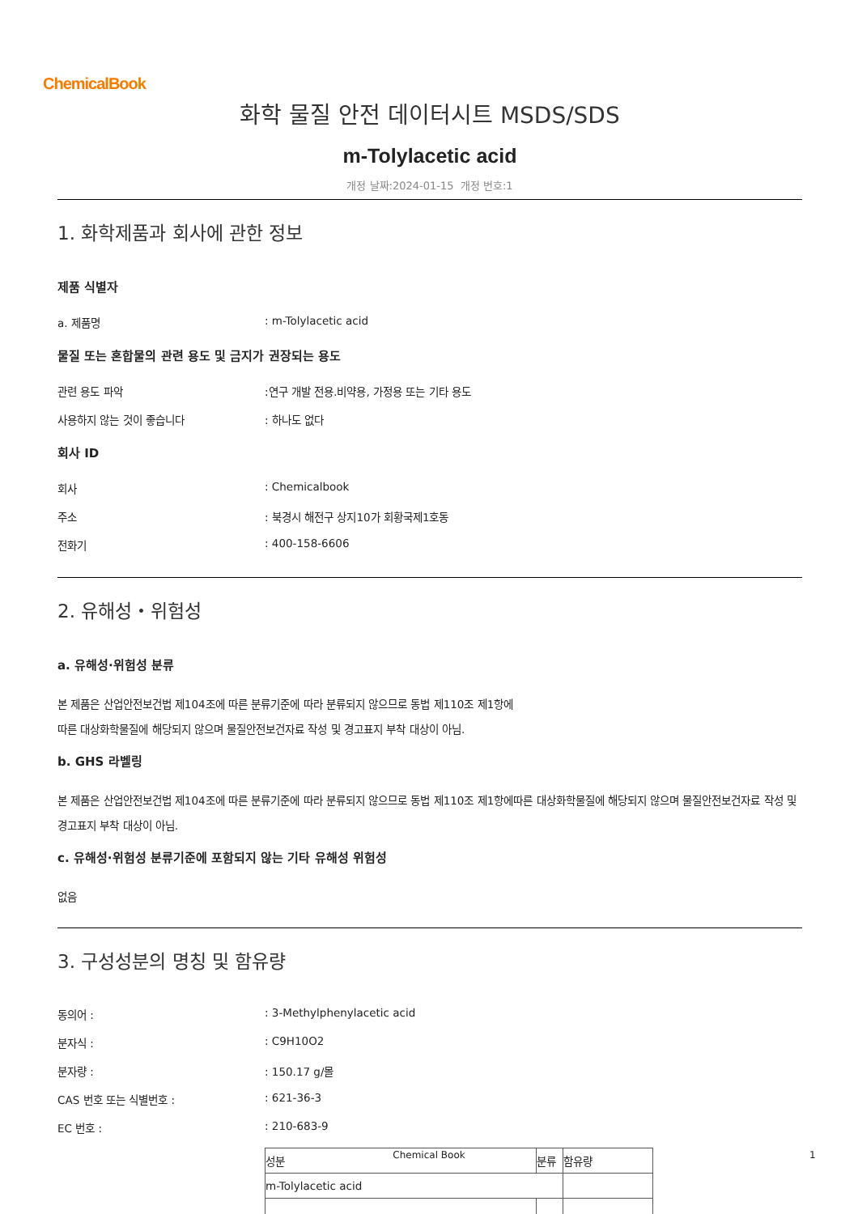ChemicalBook
화학 물질 안전 데이터시트 MSDS/SDS
m-Tolylacetic acid
개정 날짜:2024-01-15 개정 번호:1
1. 화학제품과 회사에 관한 정보
제품 식별자
a. 제품명 : m-Tolylacetic acid
물질 또는 혼합물의 관련 용도 및 금지가 권장되는 용도
관련 용도 파악 :연구 개발 전용.비약용, 가정용 또는 기타 용도
사용하지 않는 것이 좋습니다 : 하나도 없다
회사 ID
회사 : Chemicalbook
주소 : 북경시 해전구 상지10가 회황국제1호동
전화기 : 400-158-6606
2. 유해성・위험성
a. 유해성·위험성 분류
본 제품은 산업안전보건법 제104조에 따른 분류기준에 따라 분류되지 않으므로 동법 제110조 제1항에
따른 대상화학물질에 해당되지 않으며 물질안전보건자료 작성 및 경고표지 부착 대상이 아님.
b. GHS 라벨링
본 제품은 산업안전보건법 제104조에 따른 분류기준에 따라 분류되지 않으므로 동법 제110조 제1항에따른 대상화학물질에 해당되지 않으며 물질안전보건자료 작성 및 경고표지 부착 대상이 아님.
c. 유해성·위험성 분류기준에 포함되지 않는 기타 유해성 위험성
없음
3. 구성성분의 명칭 및 함유량
동의어 : : 3-Methylphenylacetic acid
분자식 : : C9H10O2
분자량 : : 150.17 g/몰
CAS 번호 또는 식별번호 : : 621-36-3
EC 번호 : : 210-683-9
| 성분 | 분류 | 함유량 |
| m-Tolylacetic acid | | |
Chemical Book 1